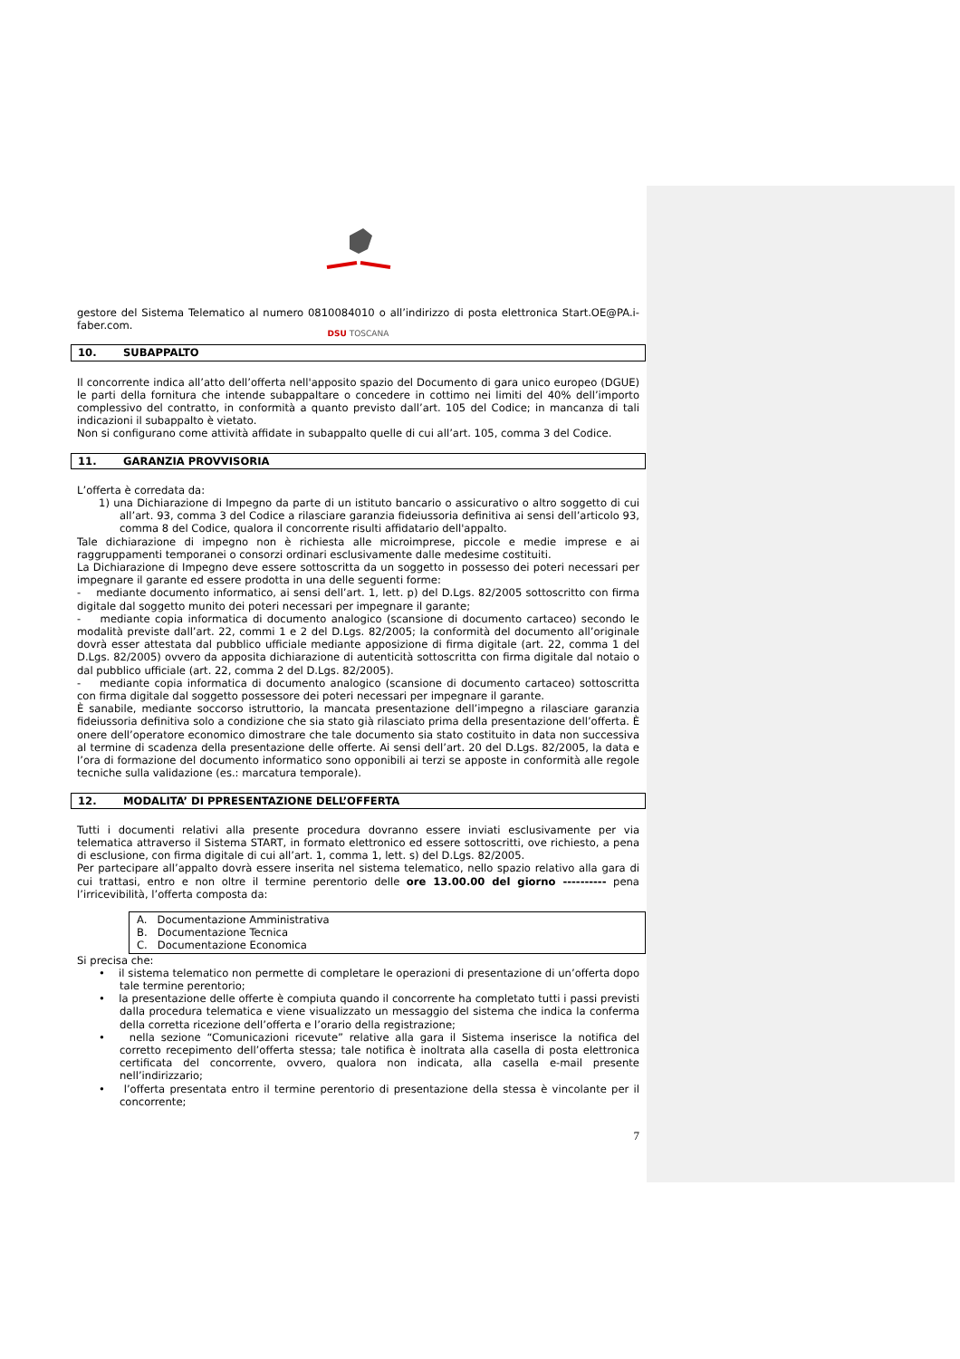DSU TOSCANA
gestore del Sistema Telematico al numero 0810084010 o all’indirizzo di posta elettronica Start.OE@PA.i-faber.com.
10. SUBAPPALTO
Il concorrente indica all’atto dell’offerta nell'apposito spazio del Documento di gara unico europeo (DGUE) le parti della fornitura che intende subappaltare o concedere in cottimo nei limiti del 40% dell’importo complessivo del contratto, in conformità a quanto previsto dall’art. 105 del Codice; in mancanza di tali indicazioni il subappalto è vietato.
Non si configurano come attività affidate in subappalto quelle di cui all’art. 105, comma 3 del Codice.
11. GARANZIA PROVVISORIA
L’offerta è corredata da:
1) una Dichiarazione di Impegno da parte di un istituto bancario o assicurativo o altro soggetto di cui all’art. 93, comma 3 del Codice a rilasciare garanzia fideiussoria definitiva ai sensi dell’articolo 93, comma 8 del Codice, qualora il concorrente risulti affidatario dell'appalto.
Tale dichiarazione di impegno non è richiesta alle microimprese, piccole e medie imprese e ai raggruppamenti temporanei o consorzi ordinari esclusivamente dalle medesime costituiti.
La Dichiarazione di Impegno deve essere sottoscritta da un soggetto in possesso dei poteri necessari per impegnare il garante ed essere prodotta in una delle seguenti forme:
- mediante documento informatico, ai sensi dell’art. 1, lett. p) del D.Lgs. 82/2005 sottoscritto con firma digitale dal soggetto munito dei poteri necessari per impegnare il garante;
- mediante copia informatica di documento analogico (scansione di documento cartaceo) secondo le modalità previste dall’art. 22, commi 1 e 2 del D.Lgs. 82/2005; la conformità del documento all’originale dovrà esser attestata dal pubblico ufficiale mediante apposizione di firma digitale (art. 22, comma 1 del D.Lgs. 82/2005) ovvero da apposita dichiarazione di autenticità sottoscritta con firma digitale dal notaio o dal pubblico ufficiale (art. 22, comma 2 del D.Lgs. 82/2005).
- mediante copia informatica di documento analogico (scansione di documento cartaceo) sottoscritta con firma digitale dal soggetto possessore dei poteri necessari per impegnare il garante.
È sanabile, mediante soccorso istruttorio, la mancata presentazione dell’impegno a rilasciare garanzia fideiussoria definitiva solo a condizione che sia stato già rilasciato prima della presentazione dell’offerta. È onere dell’operatore economico dimostrare che tale documento sia stato costituito in data non successiva al termine di scadenza della presentazione delle offerte. Ai sensi dell’art. 20 del D.Lgs. 82/2005, la data e l’ora di formazione del documento informatico sono opponibili ai terzi se apposte in conformità alle regole tecniche sulla validazione (es.: marcatura temporale).
12. MODALITA’ DI PPRESENTAZIONE DELL’OFFERTA
Tutti i documenti relativi alla presente procedura dovranno essere inviati esclusivamente per via telematica attraverso il Sistema START, in formato elettronico ed essere sottoscritti, ove richiesto, a pena di esclusione, con firma digitale di cui all’art. 1, comma 1, lett. s) del D.Lgs. 82/2005.
Per partecipare all’appalto dovrà essere inserita nel sistema telematico, nello spazio relativo alla gara di cui trattasi, entro e non oltre il termine perentorio delle ore 13.00.00 del giorno ---------- pena l’irricevibilità, l’offerta composta da:
A. Documentazione Amministrativa
B. Documentazione Tecnica
C. Documentazione Economica
Si precisa che:
• il sistema telematico non permette di completare le operazioni di presentazione di un’offerta dopo tale termine perentorio;
• la presentazione delle offerte è compiuta quando il concorrente ha completato tutti i passi previsti dalla procedura telematica e viene visualizzato un messaggio del sistema che indica la conferma della corretta ricezione dell’offerta e l’orario della registrazione;
• nella sezione “Comunicazioni ricevute” relative alla gara il Sistema inserisce la notifica del corretto recepimento dell’offerta stessa; tale notifica è inoltrata alla casella di posta elettronica certificata del concorrente, ovvero, qualora non indicata, alla casella e-mail presente nell’indirizzario;
• l’offerta presentata entro il termine perentorio di presentazione della stessa è vincolante per il concorrente;
7